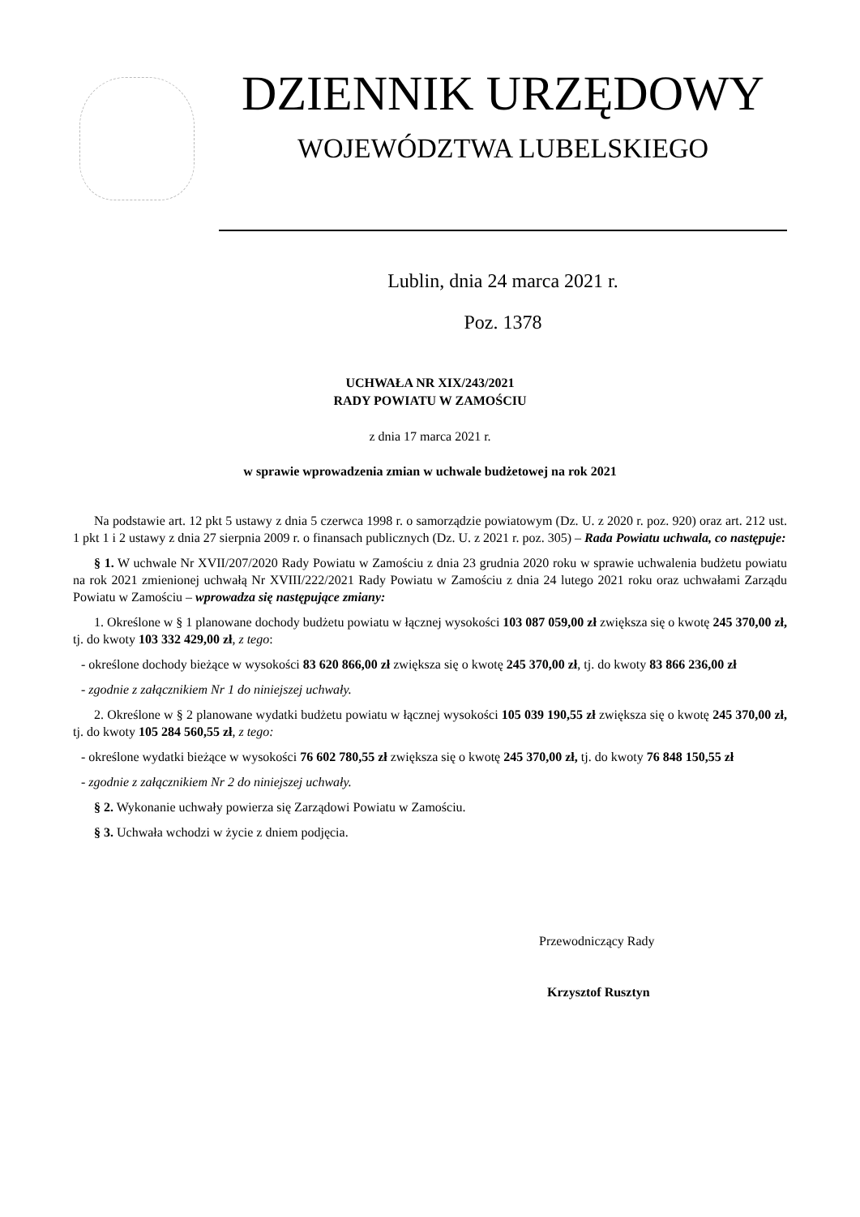DZIENNIK URZĘDOWY
WOJEWÓDZTWA LUBELSKIEGO
Lublin, dnia 24 marca 2021 r.
Poz. 1378
UCHWAŁA NR XIX/243/2021
RADY POWIATU W ZAMOŚCIU
z dnia 17 marca 2021 r.
w sprawie wprowadzenia zmian w uchwale budżetowej na rok 2021
Na podstawie art. 12 pkt 5 ustawy z dnia 5 czerwca 1998 r. o samorządzie powiatowym (Dz. U. z 2020 r. poz. 920) oraz art. 212 ust. 1 pkt 1 i 2 ustawy z dnia 27 sierpnia 2009 r. o finansach publicznych (Dz. U. z 2021 r. poz. 305) – Rada Powiatu uchwala, co następuje:
§ 1. W uchwale Nr XVII/207/2020 Rady Powiatu w Zamościu z dnia 23 grudnia 2020 roku w sprawie uchwalenia budżetu powiatu na rok 2021 zmienionej uchwałą Nr XVIII/222/2021 Rady Powiatu w Zamościu z dnia 24 lutego 2021 roku oraz uchwałami Zarządu Powiatu w Zamościu – wprowadza się następujące zmiany:
1. Określone w § 1 planowane dochody budżetu powiatu w łącznej wysokości 103 087 059,00 zł zwiększa się o kwotę 245 370,00 zł, tj. do kwoty 103 332 429,00 zł, z tego:
- określone dochody bieżące w wysokości 83 620 866,00 zł zwiększa się o kwotę 245 370,00 zł, tj. do kwoty 83 866 236,00 zł
- zgodnie z załącznikiem Nr 1 do niniejszej uchwały.
2. Określone w § 2 planowane wydatki budżetu powiatu w łącznej wysokości 105 039 190,55 zł zwiększa się o kwotę 245 370,00 zł, tj. do kwoty 105 284 560,55 zł, z tego:
- określone wydatki bieżące w wysokości 76 602 780,55 zł zwiększa się o kwotę 245 370,00 zł, tj. do kwoty 76 848 150,55 zł
- zgodnie z załącznikiem Nr 2 do niniejszej uchwały.
§ 2. Wykonanie uchwały powierza się Zarządowi Powiatu w Zamościu.
§ 3. Uchwała wchodzi w życie z dniem podjęcia.
Przewodniczący Rady
Krzysztof Rusztyn